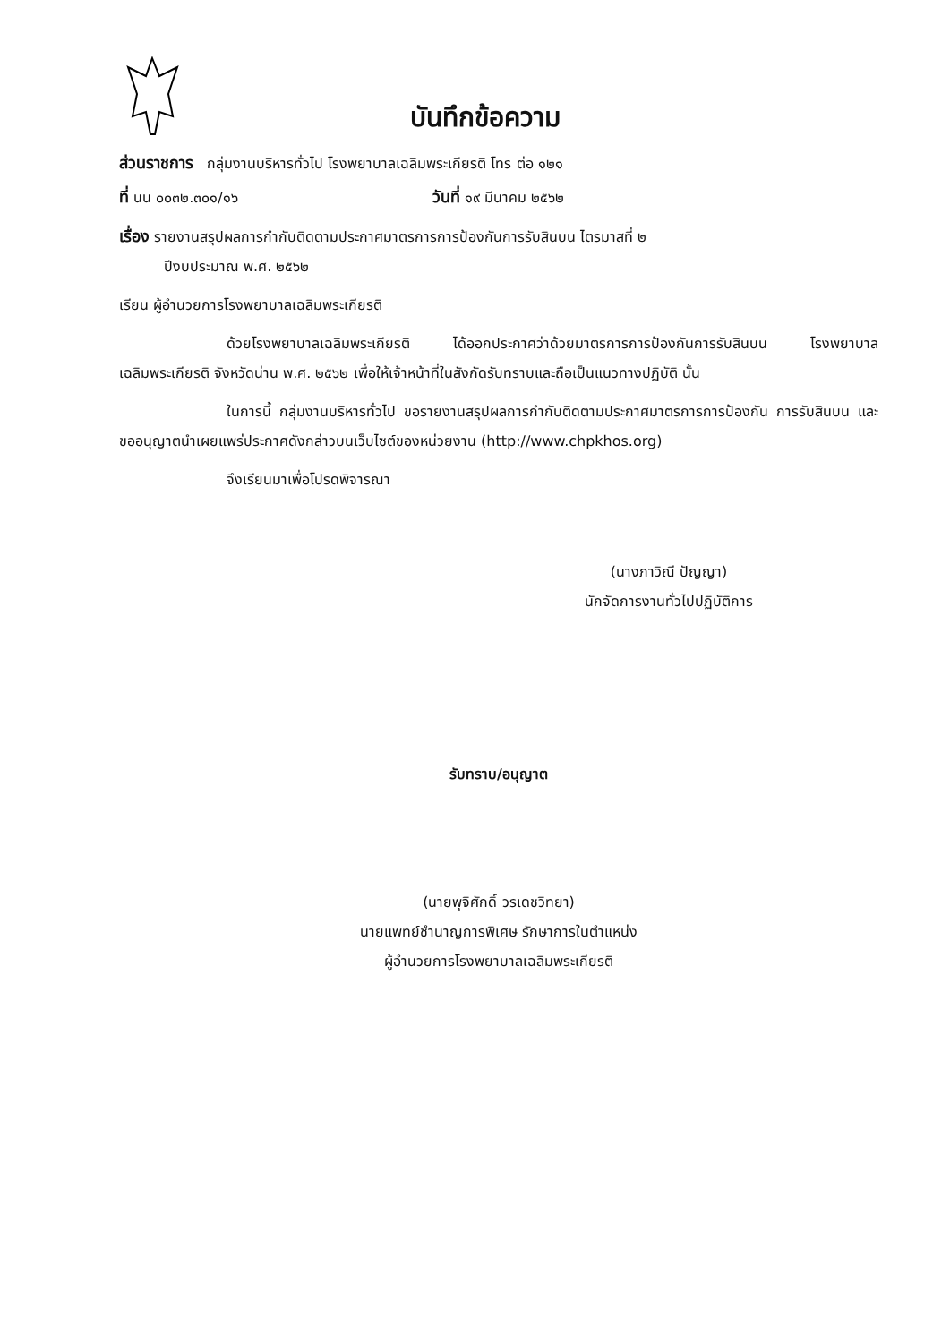บันทึกข้อความ
ส่วนราชการ กลุ่มงานบริหารทั่วไป โรงพยาบาลเฉลิมพระเกียรติ โทร ต่อ ๑๒๑
ที่ นน ๐๐๓๒.๓๐๑/๑๖ วันที่ ๑๙ มีนาคม ๒๕๖๒
เรื่อง รายงานสรุปผลการกำกับติดตามประกาศมาตรการการป้องกันการรับสินบน ไตรมาสที่ ๒
ปีงบประมาณ พ.ศ. ๒๕๖๒
เรียน ผู้อำนวยการโรงพยาบาลเฉลิมพระเกียรติ
ด้วยโรงพยาบาลเฉลิมพระเกียรติ ได้ออกประกาศว่าด้วยมาตรการการป้องกันการรับสินบน โรงพยาบาลเฉลิมพระเกียรติ จังหวัดน่าน พ.ศ. ๒๕๖๒ เพื่อให้เจ้าหน้าที่ในสังกัดรับทราบและถือเป็นแนวทางปฏิบัติ นั้น
ในการนี้ กลุ่มงานบริหารทั่วไป ขอรายงานสรุปผลการกำกับติดตามประกาศมาตรการการป้องกัน การรับสินบน และขออนุญาตนำเผยแพร่ประกาศดังกล่าวบนเว็บไซต์ของหน่วยงาน (http://www.chpkhos.org)
จึงเรียนมาเพื่อโปรดพิจารณา
(นางภาวิณี ปัญญา)
นักจัดการงานทั่วไปปฏิบัติการ
รับทราบ/อนุญาต
(นายพุจิศักดิ์ วรเดชวิทยา)
นายแพทย์ชำนาญการพิเศษ รักษาการในตำแหน่ง
ผู้อำนวยการโรงพยาบาลเฉลิมพระเกียรติ